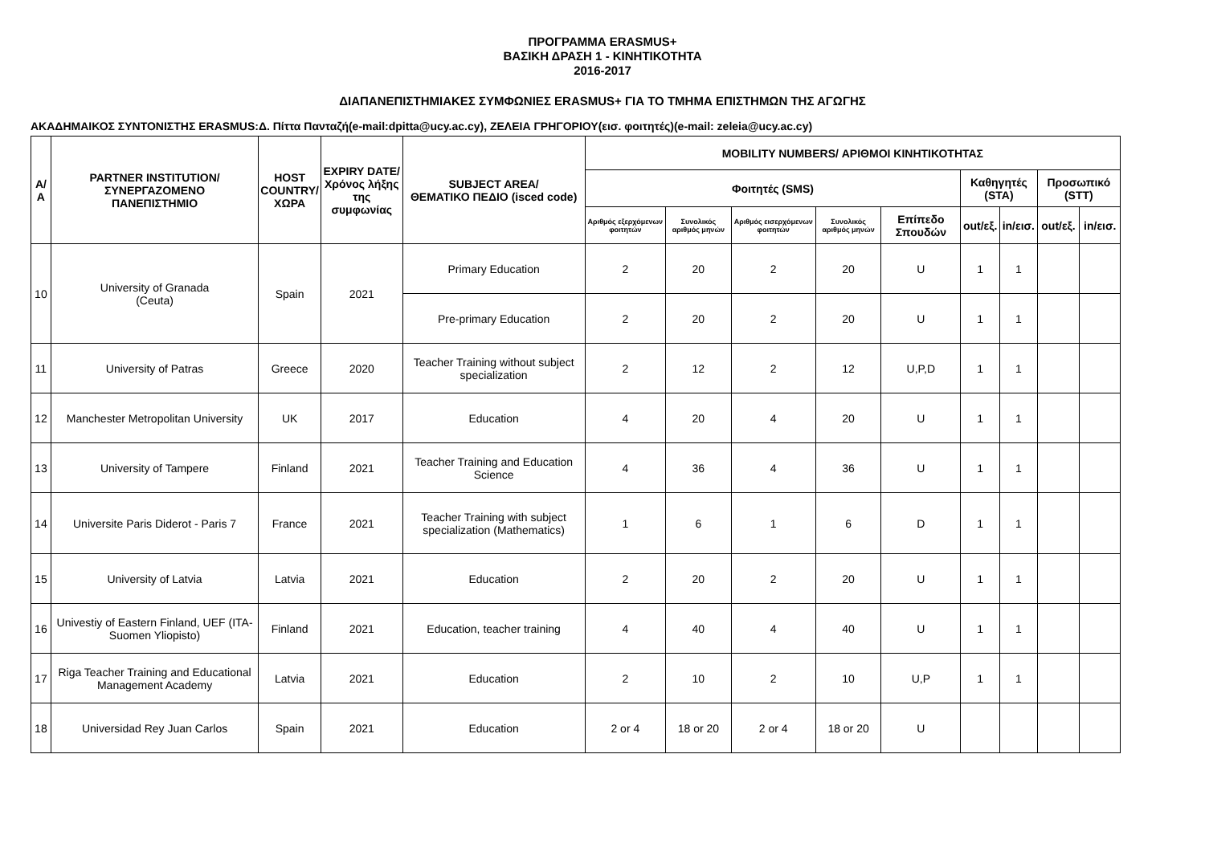ΠΡΟΓΡΑΜΜΑ ERASMUS+
ΒΑΣΙΚΗ ΔΡΑΣΗ 1 - ΚΙΝΗΤΙΚΟΤΗΤΑ
2016-2017
ΔΙΑΠΑΝΕΠΙΣΤΗΜΙΑΚΕΣ ΣΥΜΦΩΝΙΕΣ ERASMUS+ ΓΙΑ ΤΟ ΤΜΗΜΑ ΕΠΙΣΤΗΜΩΝ ΤΗΣ ΑΓΩΓΗΣ
ΑΚΑΔΗΜΑΙΚΟΣ ΣΥΝΤΟΝΙΣΤΗΣ ERASMUS:Δ. Πίττα Πανταζή(e-mail:dpitta@ucy.ac.cy), ΖΕΛΕΙΑ ΓΡΗΓΟΡΙΟΥ(εισ. φοιτητές)(e-mail: zeleia@ucy.ac.cy)
| Α/Α | PARTNER INSTITUTION/ ΣΥΝΕΡΓΑΖΟΜΕΝΟ ΠΑΝΕΠΙΣΤΗΜΙΟ | HOST COUNTRY/ ΧΩΡΑ | EXPIRY DATE/ Χρόνος λήξης της συμφωνίας | SUBJECT AREA/ ΘΕΜΑΤΙΚΟ ΠΕΔΙΟ (isced code) | MOBILITY NUMBERS/ ΑΡΙΘΜΟΙ ΚΙΝΗΤΙΚΟΤΗΤΑΣ | | | | | | | | |
| --- | --- | --- | --- | --- | --- | --- | --- | --- | --- | --- | --- | --- | --- |
| | | | | | Φοιτητές (SMS) | | | | | Καθηγητές (STA) | | Προσωπικό (STT) | |
| | | | | | Αριθμός εξερχόμενων φοιτητών | Συνολικός αριθμός μηνών | Αριθμός εισερχόμενων φοιτητών | Συνολικός αριθμός μηνών | Επίπεδο Σπουδών | out/εξ. | in/εισ. | out/εξ. | in/εισ. |
| 10 | University of Granada (Ceuta) | Spain | 2021 | Primary Education | 2 | 20 | 2 | 20 | U | 1 | 1 | | |
| | | | | Pre-primary Education | 2 | 20 | 2 | 20 | U | 1 | 1 | | |
| 11 | University of Patras | Greece | 2020 | Teacher Training without subject specialization | 2 | 12 | 2 | 12 | U,P,D | 1 | 1 | | |
| 12 | Manchester Metropolitan University | UK | 2017 | Education | 4 | 20 | 4 | 20 | U | 1 | 1 | | |
| 13 | University of Tampere | Finland | 2021 | Teacher Training and Education Science | 4 | 36 | 4 | 36 | U | 1 | 1 | | |
| 14 | Universite Paris Diderot - Paris 7 | France | 2021 | Teacher Training with subject specialization (Mathematics) | 1 | 6 | 1 | 6 | D | 1 | 1 | | |
| 15 | University of Latvia | Latvia | 2021 | Education | 2 | 20 | 2 | 20 | U | 1 | 1 | | |
| 16 | Univestiy of Eastern Finland, UEF (ITA-Suomen Yliopisto) | Finland | 2021 | Education, teacher training | 4 | 40 | 4 | 40 | U | 1 | 1 | | |
| 17 | Riga Teacher Training and Educational Management Academy | Latvia | 2021 | Education | 2 | 10 | 2 | 10 | U,P | 1 | 1 | | |
| 18 | Universidad Rey Juan Carlos | Spain | 2021 | Education | 2 or 4 | 18 or 20 | 2 or 4 | 18 or 20 | U | | | | |